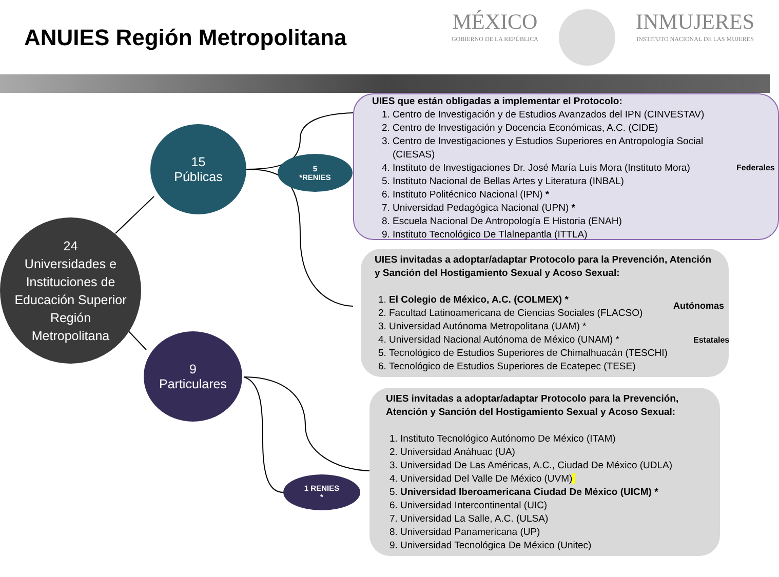ANUIES Región Metropolitana
MÉXICO
GOBIERNO DE LA REPÚBLICA
INMUJERES
INSTITUTO NACIONAL DE LAS MUJERES
24
Universidades e
Instituciones de
Educación Superior
Región
Metropolitana
15
Públicas
5
*RENIES
9
Particulares
1 RENIES
*
UIES que están obligadas a implementar el Protocolo:
1. Centro de Investigación y de Estudios Avanzados del IPN (CINVESTAV)
2. Centro de Investigación y Docencia Económicas, A.C. (CIDE)
3. Centro de Investigaciones y Estudios Superiores en Antropología Social (CIESAS)
4. Instituto de Investigaciones Dr. José María Luis Mora (Instituto Mora)
5. Instituto Nacional de Bellas Artes y Literatura (INBAL)
6. Instituto Politécnico Nacional (IPN) *
7. Universidad Pedagógica Nacional (UPN) *
8. Escuela Nacional De Antropología E Historia (ENAH)
9. Instituto Tecnológico De Tlalnepantla (ITTLA)
Federales
UIES invitadas a adoptar/adaptar Protocolo para la Prevención, Atención y Sanción del Hostigamiento Sexual y Acoso Sexual:
1. El Colegio de México, A.C. (COLMEX) *
2. Facultad Latinoamericana de Ciencias Sociales (FLACSO)
3. Universidad Autónoma Metropolitana (UAM) *
4. Universidad Nacional Autónoma de México (UNAM) *
5. Tecnológico de Estudios Superiores de Chimalhuacán (TESCHI)
6. Tecnológico de Estudios Superiores de Ecatepec (TESE)
Autónomas
Estatales
UIES invitadas a adoptar/adaptar Protocolo para la Prevención, Atención y Sanción del Hostigamiento Sexual y Acoso Sexual:
1. Instituto Tecnológico Autónomo De México (ITAM)
2. Universidad Anáhuac (UA)
3. Universidad De Las Américas, A.C., Ciudad De México (UDLA)
4. Universidad Del Valle De México (UVM)
5. Universidad Iberoamericana Ciudad De México (UICM) *
6. Universidad Intercontinental (UIC)
7. Universidad La Salle, A.C. (ULSA)
8. Universidad Panamericana (UP)
9. Universidad Tecnológica De México (Unitec)